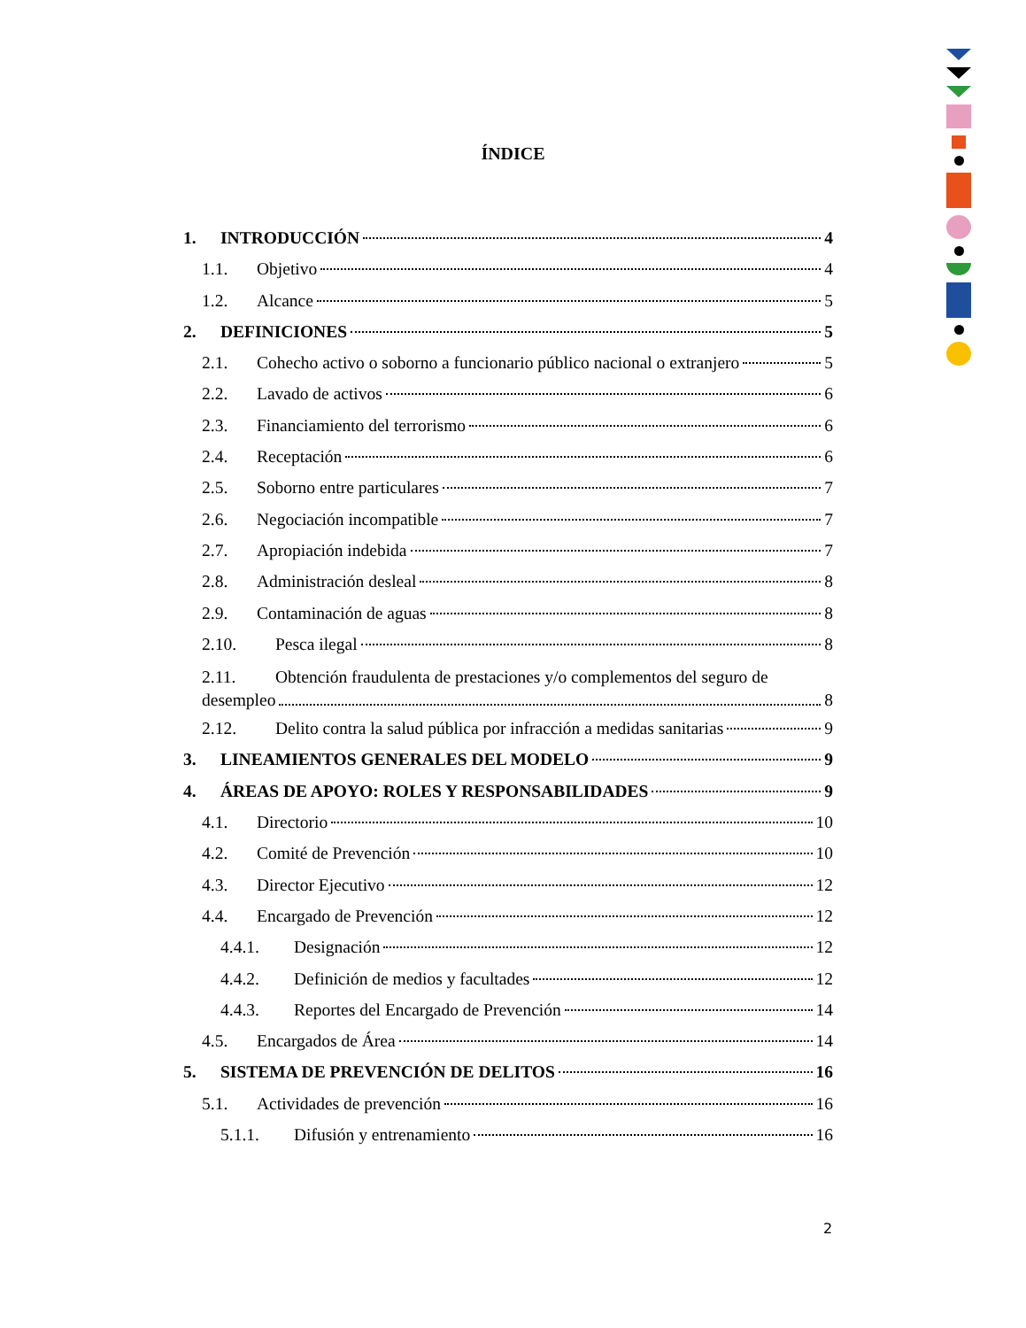ÍNDICE
1. INTRODUCCIÓN 4
1.1. Objetivo 4
1.2. Alcance 5
2. DEFINICIONES 5
2.1. Cohecho activo o soborno a funcionario público nacional o extranjero 5
2.2. Lavado de activos 6
2.3. Financiamiento del terrorismo 6
2.4. Receptación 6
2.5. Soborno entre particulares 7
2.6. Negociación incompatible 7
2.7. Apropiación indebida 7
2.8. Administración desleal 8
2.9. Contaminación de aguas 8
2.10. Pesca ilegal 8
2.11. Obtención fraudulenta de prestaciones y/o complementos del seguro de
desempleo 8
2.12. Delito contra la salud pública por infracción a medidas sanitarias 9
3. LINEAMIENTOS GENERALES DEL MODELO 9
4. ÁREAS DE APOYO: ROLES Y RESPONSABILIDADES 9
4.1. Directorio 10
4.2. Comité de Prevención 10
4.3. Director Ejecutivo 12
4.4. Encargado de Prevención 12
4.4.1. Designación 12
4.4.2. Definición de medios y facultades 12
4.4.3. Reportes del Encargado de Prevención 14
4.5. Encargados de Área 14
5. SISTEMA DE PREVENCIÓN DE DELITOS 16
5.1. Actividades de prevención 16
5.1.1. Difusión y entrenamiento 16
2